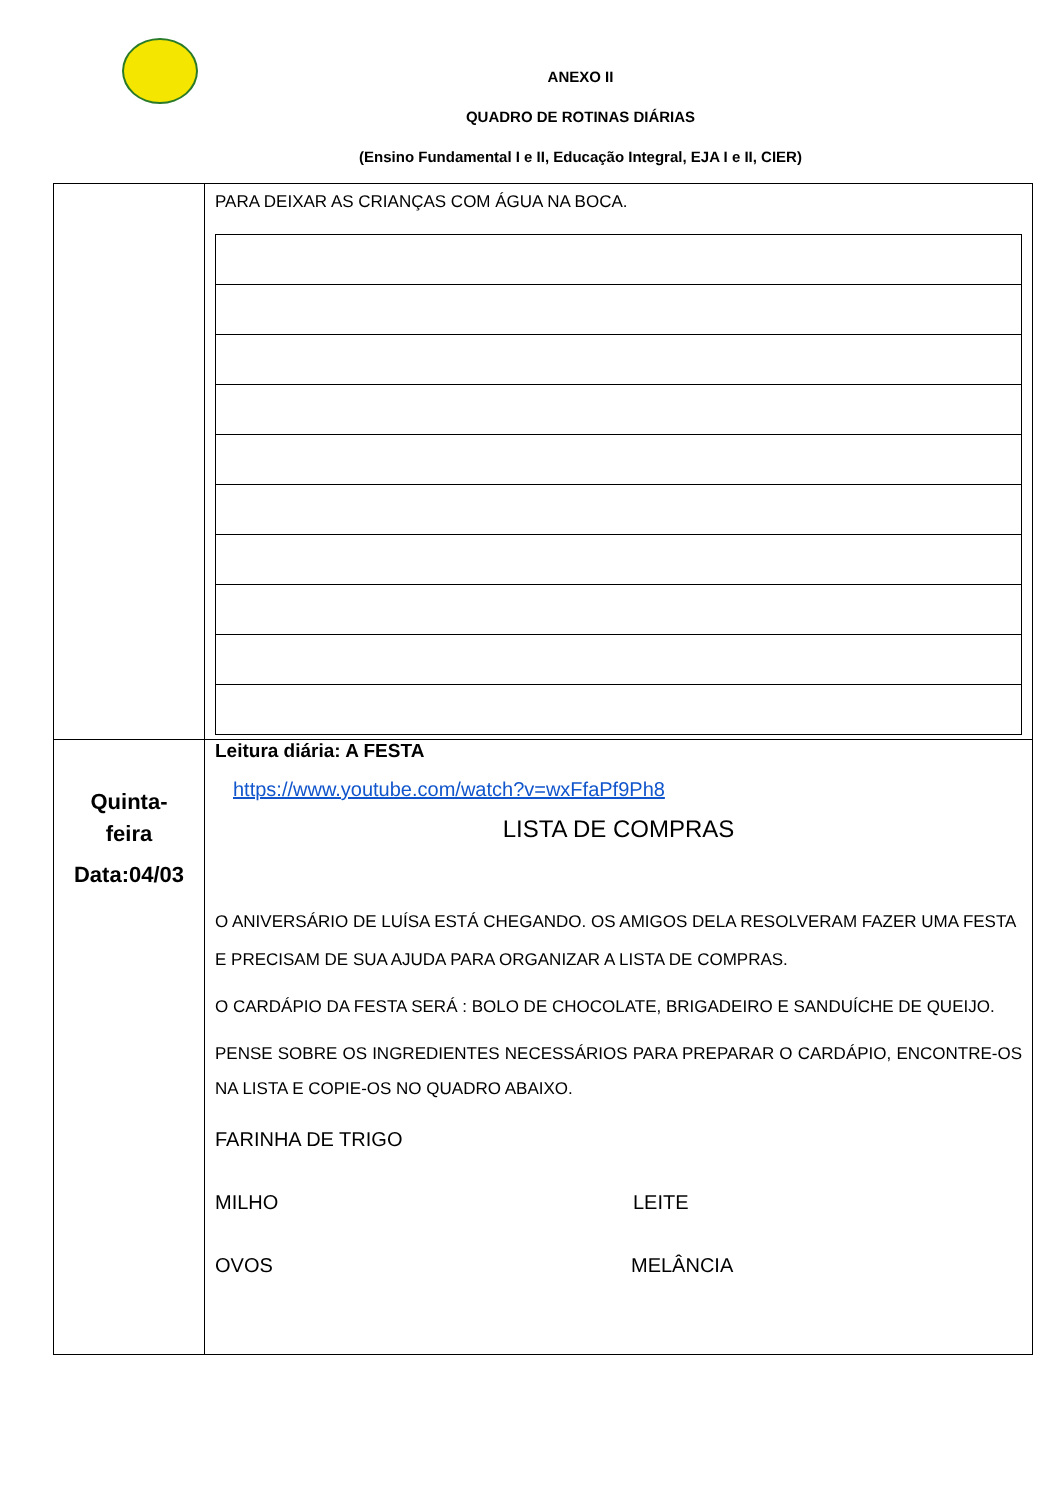ANEXO II
QUADRO DE ROTINAS DIÁRIAS
(Ensino Fundamental I e II, Educação Integral, EJA I e II, CIER)
| | PARA DEIXAR AS CRIANÇAS COM ÁGUA NA BOCA. |
| Quinta- feira Data:04/03 | Leitura diária: A FESTA https://www.youtube.com/watch?v=wxFfaPf9Ph8 LISTA DE COMPRAS O ANIVERSÁRIO DE LUÍSA ESTÁ CHEGANDO. OS AMIGOS DELA RESOLVERAM FAZER UMA FESTA E PRECISAM DE SUA AJUDA PARA ORGANIZAR A LISTA DE COMPRAS. O CARDÁPIO DA FESTA SERÁ : BOLO DE CHOCOLATE, BRIGADEIRO E SANDUÍCHE DE QUEIJO. PENSE SOBRE OS INGREDIENTES NECESSÁRIOS PARA PREPARAR O CARDÁPIO, ENCONTRE-OS NA LISTA E COPIE-OS NO QUADRO ABAIXO. FARINHA DE TRIGO MILHO LEITE OVOS MELÂNCIA |